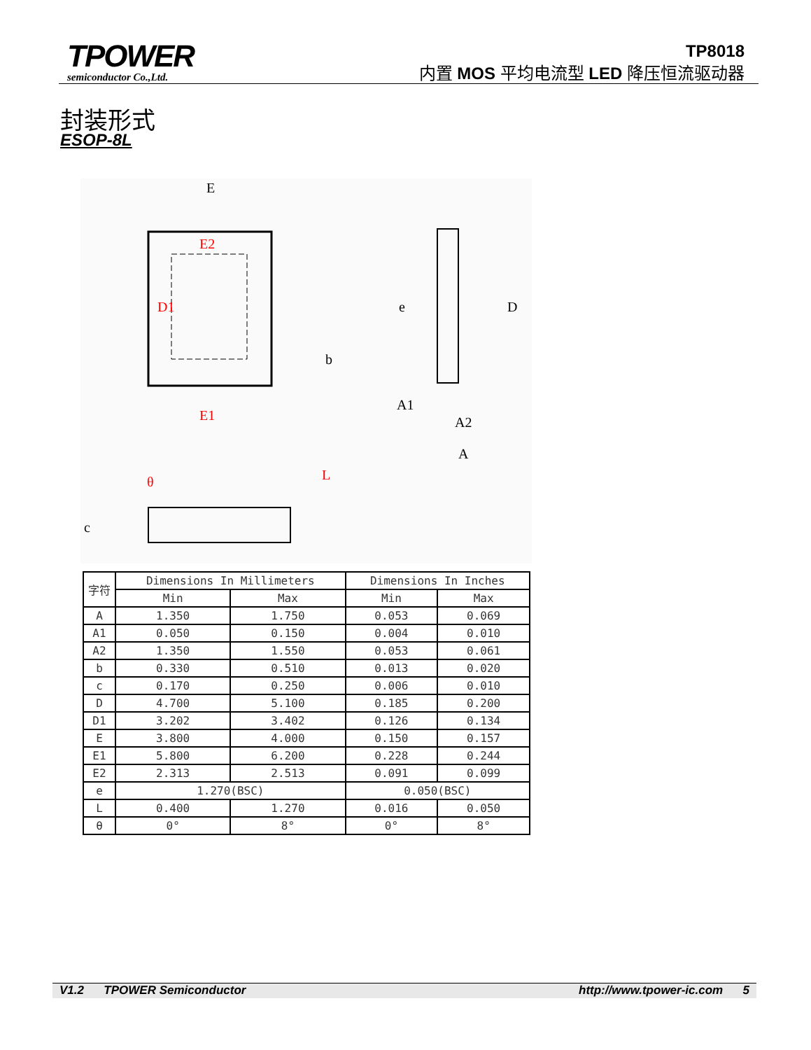TPOWER
semiconductor Co.,Ltd.
TP8018
内置 MOS 平均电流型 LED 降压恒流驱动器
封装形式
ESOP-8L
E
E2
E1
D1
D
A1
A2
A
b
e
θ
L
c
| 字符 | Dimensions In Millimeters | | Dimensions In Inches | |
| --- | --- | --- | --- | --- |
| | Min | Max | Min | Max |
| A | 1.350 | 1.750 | 0.053 | 0.069 |
| A1 | 0.050 | 0.150 | 0.004 | 0.010 |
| A2 | 1.350 | 1.550 | 0.053 | 0.061 |
| b | 0.330 | 0.510 | 0.013 | 0.020 |
| c | 0.170 | 0.250 | 0.006 | 0.010 |
| D | 4.700 | 5.100 | 0.185 | 0.200 |
| D1 | 3.202 | 3.402 | 0.126 | 0.134 |
| E | 3.800 | 4.000 | 0.150 | 0.157 |
| E1 | 5.800 | 6.200 | 0.228 | 0.244 |
| E2 | 2.313 | 2.513 | 0.091 | 0.099 |
| e | 1.270(BSC) | | 0.050(BSC) | |
| L | 0.400 | 1.270 | 0.016 | 0.050 |
| θ | 0° | 8° | 0° | 8° |
V1.2 TPOWER Semiconductor http://www.tpower-ic.com 5